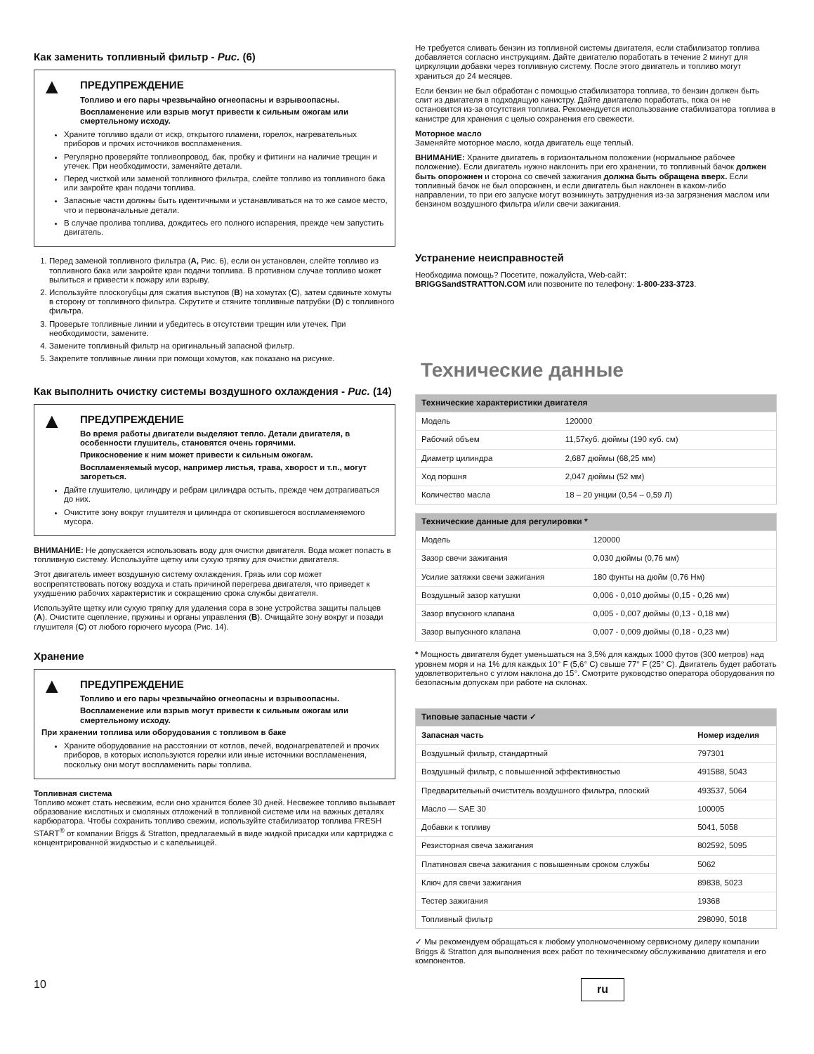Как заменить топливный фильтр - Рис. (6)
▲
ПРЕДУПРЕЖДЕНИЕ
Топливо и его пары чрезвычайно огнеопасны и взрывоопасны.
Воспламенение или взрыв могут привести к сильным ожогам или смертельному исходу.
Храните топливо вдали от искр, открытого пламени, горелок, нагревательных приборов и прочих источников воспламенения.
Регулярно проверяйте топливопровод, бак, пробку и фитинги на наличие трещин и утечек. При необходимости, заменяйте детали.
Перед чисткой или заменой топливного фильтра, слейте топливо из топливного бака или закройте кран подачи топлива.
Запасные части должны быть идентичными и устанавливаться на то же самое место, что и первоначальные детали.
В случае пролива топлива, дождитесь его полного испарения, прежде чем запустить двигатель.
1. Перед заменой топливного фильтра (A, Рис. 6), если он установлен, слейте топливо из топливного бака или закройте кран подачи топлива. В противном случае топливо может вылиться и привести к пожару или взрыву.
2. Используйте плоскогубцы для сжатия выступов (B) на хомутах (C), затем сдвиньте хомуты в сторону от топливного фильтра. Скрутите и стяните топливные патрубки (D) с топливного фильтра.
3. Проверьте топливные линии и убедитесь в отсутствии трещин или утечек. При необходимости, замените.
4. Замените топливный фильтр на оригинальный запасной фильтр.
5. Закрепите топливные линии при помощи хомутов, как показано на рисунке.
Как выполнить очистку системы воздушного охлаждения - Рис. (14)
▲
ПРЕДУПРЕЖДЕНИЕ
Во время работы двигатели выделяют тепло. Детали двигателя, в особенности глушитель, становятся очень горячими.
Прикосновение к ним может привести к сильным ожогам.
Воспламеняемый мусор, например листья, трава, хворост и т.п., могут загореться.
Дайте глушителю, цилиндру и ребрам цилиндра остыть, прежде чем дотрагиваться до них.
Очистите зону вокруг глушителя и цилиндра от скопившегося воспламеняемого мусора.
ВНИМАНИЕ: Не допускается использовать воду для очистки двигателя. Вода может попасть в топливную систему. Используйте щетку или сухую тряпку для очистки двигателя.
Этот двигатель имеет воздушную систему охлаждения. Грязь или сор может воспрепятствовать потоку воздуха и стать причиной перегрева двигателя, что приведет к ухудшению рабочих характеристик и сокращению срока службы двигателя.
Используйте щетку или сухую тряпку для удаления сора в зоне устройства защиты пальцев (A). Очистите сцепление, пружины и органы управления (B). Очищайте зону вокруг и позади глушителя (C) от любого горючего мусора (Рис. 14).
Хранение
▲
ПРЕДУПРЕЖДЕНИЕ
Топливо и его пары чрезвычайно огнеопасны и взрывоопасны.
Воспламенение или взрыв могут привести к сильным ожогам или смертельному исходу.
При хранении топлива или оборудования с топливом в баке
Храните оборудование на расстоянии от котлов, печей, водонагревателей и прочих приборов, в которых используются горелки или иные источники воспламенения, поскольку они могут воспламенить пары топлива.
Топливная система
Топливо может стать несвежим, если оно хранится более 30 дней. Несвежее топливо вызывает образование кислотных и смоляных отложений в топливной системе или на важных деталях карбюратора. Чтобы сохранить топливо свежим, используйте стабилизатор топлива FRESH START<sup>®</sup> от компании Briggs & Stratton, предлагаемый в виде жидкой присадки или картриджа с концентрированной жидкостью и с капельницей.
Не требуется сливать бензин из топливной системы двигателя, если стабилизатор топлива добавляется согласно инструкциям. Дайте двигателю поработать в течение 2 минут для циркуляции добавки через топливную систему. После этого двигатель и топливо могут храниться до 24 месяцев.
Если бензин не был обработан с помощью стабилизатора топлива, то бензин должен быть слит из двигателя в подходящую канистру. Дайте двигателю поработать, пока он не остановится из-за отсутствия топлива. Рекомендуется использование стабилизатора топлива в канистре для хранения с целью сохранения его свежести.
Моторное масло
Заменяйте моторное масло, когда двигатель еще теплый.
ВНИМАНИЕ: Храните двигатель в горизонтальном положении (нормальное рабочее положение). Если двигатель нужно наклонить при его хранении, то топливный бачок должен быть опорожнен и сторона со свечей зажигания должна быть обращена вверх. Если топливный бачок не был опорожнен, и если двигатель был наклонен в каком-либо направлении, то при его запуске могут возникнуть затруднения из-за загрязнения маслом или бензином воздушного фильтра и/или свечи зажигания.
Устранение неисправностей
Необходима помощь? Посетите, пожалуйста, Web-сайт:
BRIGGSandSTRATTON.COM или позвоните по телефону: 1-800-233-3723.
Технические данные
| Технические характеристики двигателя | |
| --- | --- |
| Модель | 120000 |
| Рабочий объем | 11,57куб. дюймы (190 куб. см) |
| Диаметр цилиндра | 2,687 дюймы (68,25 мм) |
| Ход поршня | 2,047 дюймы (52 мм) |
| Количество масла | 18 – 20 унции (0,54 – 0,59 Л) |
| Технические данные для регулировки * | |
| --- | --- |
| Модель | 120000 |
| Зазор свечи зажигания | 0,030 дюймы (0,76 мм) |
| Усилие затяжки свечи зажигания | 180 фунты на дюйм (0,76 Нм) |
| Воздушный зазор катушки | 0,006 - 0,010 дюймы (0,15 - 0,26 мм) |
| Зазор впускного клапана | 0,005 - 0,007 дюймы (0,13 - 0,18 мм) |
| Зазор выпускного клапана | 0,007 - 0,009 дюймы (0,18 - 0,23 мм) |
* Мощность двигателя будет уменьшаться на 3,5% для каждых 1000 футов (300 метров) над уровнем моря и на 1% для каждых 10° F (5,6° C) свыше 77° F (25° C). Двигатель будет работать удовлетворительно с углом наклона до 15°. Смотрите руководство оператора оборудования по безопасным допускам при работе на склонах.
| Типовые запасные части ✓ | |
| --- | --- |
| Запасная часть | Номер изделия |
| Воздушный фильтр, стандартный | 797301 |
| Воздушный фильтр, с повышенной эффективностью | 491588, 5043 |
| Предварительный очиститель воздушного фильтра, плоский | 493537, 5064 |
| Масло — SAE 30 | 100005 |
| Добавки к топливу | 5041, 5058 |
| Резисторная свеча зажигания | 802592, 5095 |
| Платиновая свеча зажигания с повышенным сроком службы | 5062 |
| Ключ для свечи зажигания | 89838, 5023 |
| Тестер зажигания | 19368 |
| Топливный фильтр | 298090, 5018 |
✓ Мы рекомендуем обращаться к любому уполномоченному сервисному дилеру компании Briggs & Stratton для выполнения всех работ по техническому обслуживанию двигателя и его компонентов.
10 ru